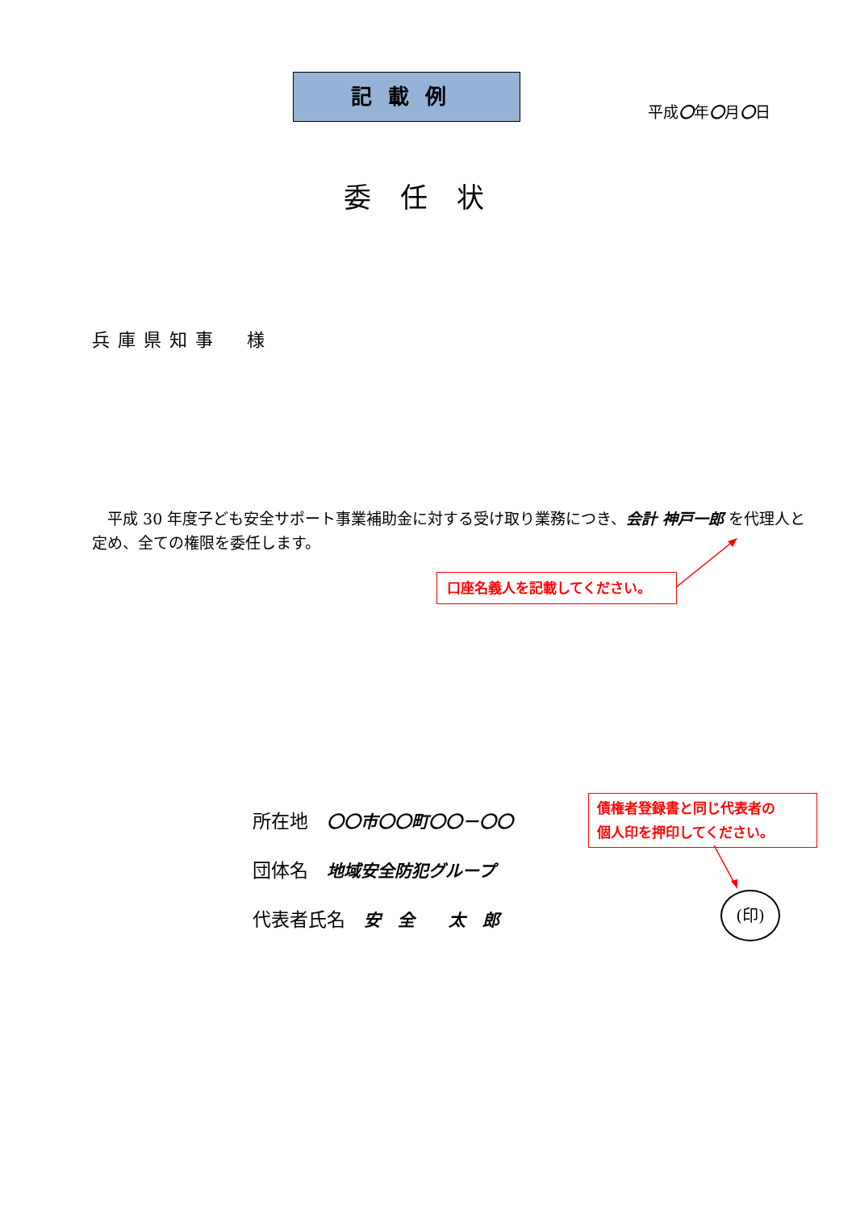記載例
平成〇年〇月〇日
委任状
兵庫県知事　様
　平成 30 年度子ども安全サポート事業補助金に対する受け取り業務につき、会計 神戸一郎 を代理人と定め、全ての権限を委任します。
口座名義人を記載してください。
所在地　〇〇市〇〇町〇〇－〇〇
団体名　地域安全防犯グループ
代表者氏名　安　全　　太　郎
債権者登録書と同じ代表者の
個人印を押印してください。
(印)